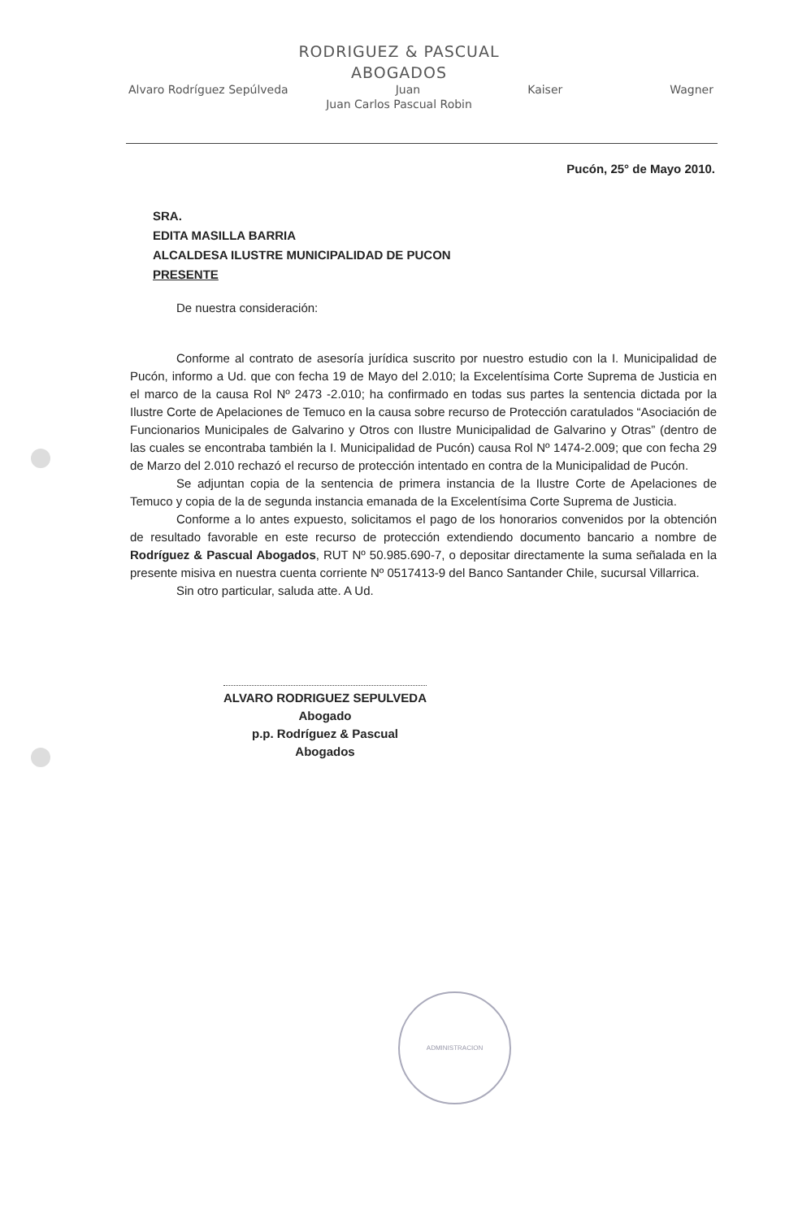RODRIGUEZ & PASCUAL
ABOGADOS
Alvaro Rodríguez Sepúlveda Juan Kaiser Wagner
Juan Carlos Pascual Robin
Pucón, 25° de Mayo 2010.
SRA.
EDITA MASILLA BARRIA
ALCALDESA ILUSTRE MUNICIPALIDAD DE PUCON
PRESENTE
De nuestra consideración:
Conforme al contrato de asesoría jurídica suscrito por nuestro estudio con la I. Municipalidad de Pucón, informo a Ud. que con fecha 19 de Mayo del 2.010; la Excelentísima Corte Suprema de Justicia en el marco de la causa Rol Nº 2473 -2.010; ha confirmado en todas sus partes la sentencia dictada por la Ilustre Corte de Apelaciones de Temuco en la causa sobre recurso de Protección caratulados “Asociación de Funcionarios Municipales de Galvarino y Otros con Ilustre Municipalidad de Galvarino y Otras” (dentro de las cuales se encontraba también la I. Municipalidad de Pucón) causa Rol Nº 1474-2.009; que con fecha 29 de Marzo del 2.010 rechazó el recurso de protección intentado en contra de la Municipalidad de Pucón.
Se adjuntan copia de la sentencia de primera instancia de la Ilustre Corte de Apelaciones de Temuco y copia de la de segunda instancia emanada de la Excelentísima Corte Suprema de Justicia.
Conforme a lo antes expuesto, solicitamos el pago de los honorarios convenidos por la obtención de resultado favorable en este recurso de protección extendiendo documento bancario a nombre de Rodríguez & Pascual Abogados, RUT Nº 50.985.690-7, o depositar directamente la suma señalada en la presente misiva en nuestra cuenta corriente Nº 0517413-9 del Banco Santander Chile, sucursal Villarrica.
Sin otro particular, saluda atte. A Ud.
ALVARO RODRIGUEZ SEPULVEDA
Abogado
p.p. Rodríguez & Pascual Abogados
ADMINISTRACION